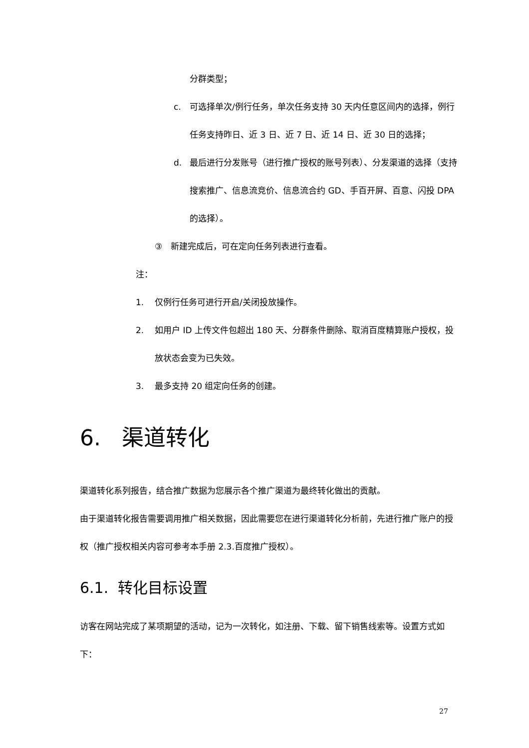分群类型；
c. 可选择单次/例行任务，单次任务支持 30 天内任意区间内的选择，例行任务支持昨日、近 3 日、近 7 日、近 14 日、近 30 日的选择；
d. 最后进行分发账号（进行推广授权的账号列表）、分发渠道的选择（支持搜索推广、信息流竞价、信息流合约 GD、手百开屏、百意、闪投 DPA 的选择）。
③ 新建完成后，可在定向任务列表进行查看。
注：
1. 仅例行任务可进行开启/关闭投放操作。
2. 如用户 ID 上传文件包超出 180 天、分群条件删除、取消百度精算账户授权，投放状态会变为已失效。
3. 最多支持 20 组定向任务的创建。
6. 渠道转化
渠道转化系列报告，结合推广数据为您展示各个推广渠道为最终转化做出的贡献。
由于渠道转化报告需要调用推广相关数据，因此需要您在进行渠道转化分析前，先进行推广账户的授权（推广授权相关内容可参考本手册 2.3.百度推广授权）。
6.1. 转化目标设置
访客在网站完成了某项期望的活动，记为一次转化，如注册、下载、留下销售线索等。设置方式如下：
27